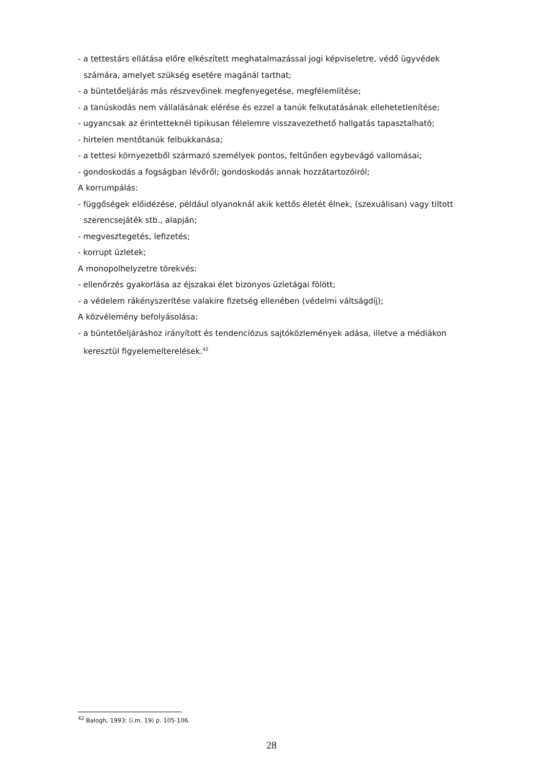- a tettestárs ellátása előre elkészített meghatalmazással jogi képviseletre, védő ügyvédek
számára, amelyet szükség esetére magánál tarthat;
- a büntetőeljárás más részvevőinek megfenyegetése, megfélemlítése;
- a tanúskodás nem vállalásának elérése és ezzel a tanúk felkutatásának ellehetetlenítése;
- ugyancsak az érintetteknél tipikusan félelemre visszavezethető hallgatás tapasztalható;
- hirtelen mentőtanúk felbukkanása;
- a tettesi környezetből származó személyek pontos, feltűnően egybevágó vallomásai;
- gondoskodás a fogságban lévőről; gondoskodás annak hozzátartozóiról;
A korrumpálás:
- függőségek előidézése, például olyanoknál akik kettős életét élnek, (szexuálisan) vagy tiltott
szerencsejáték stb., alapján;
- megvesztegetés, lefizetés;
- korrupt üzletek;
A monopolhelyzetre törekvés:
- ellenőrzés gyakorlása az éjszakai élet bizonyos üzletágai fölött;
- a védelem rákényszerítése valakire fizetség ellenében (védelmi váltságdíj);
A közvélemény befolyásolása:
- a büntetőeljáráshoz irányított és tendenciózus sajtóközlemények adása, illetve a médiákon
keresztül figyelemelterelések.<sup>42</sup>
<sup>42</sup> Balogh, 1993: (i.m. 19) p. 105-106.
28